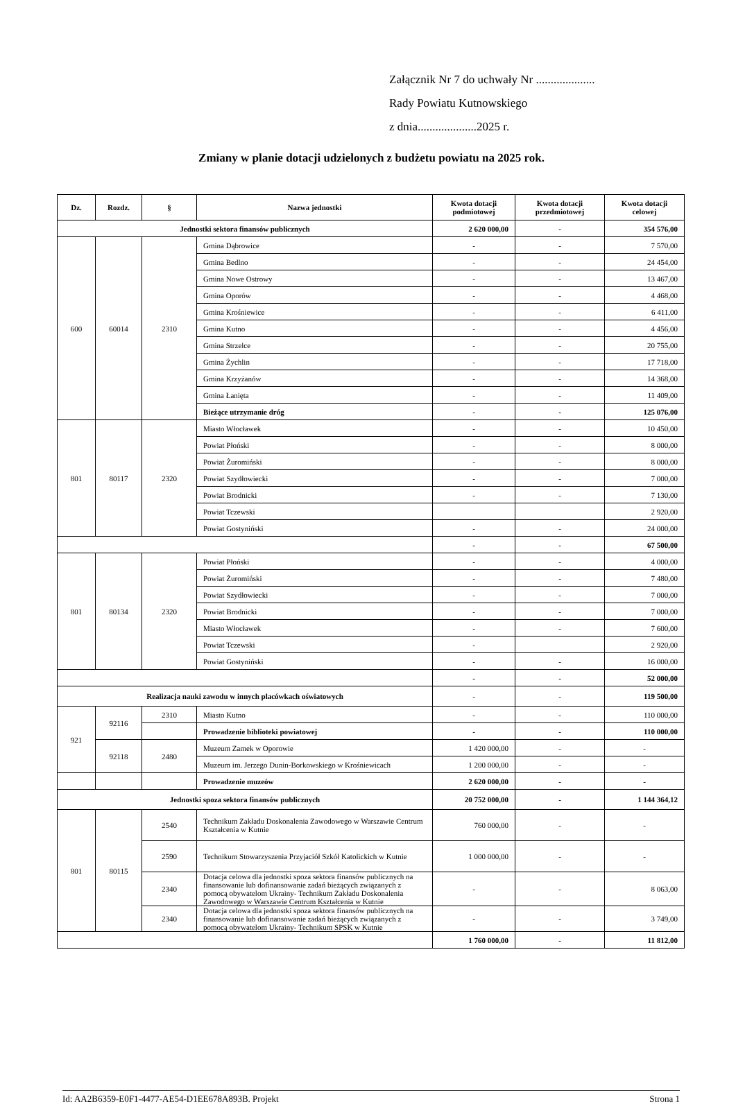Załącznik Nr 7 do uchwały Nr ....................
Rady Powiatu Kutnowskiego
z dnia....................2025 r.
Zmiany w planie dotacji udzielonych z budżetu powiatu na 2025 rok.
| Dz. | Rozdz. | § | Nazwa jednostki | Kwota dotacji podmiotowej | Kwota dotacji przedmiotowej | Kwota dotacji celowej |
| --- | --- | --- | --- | --- | --- | --- |
| Jednostki sektora finansów publicznych | | | | 2 620 000,00 | - | 354 576,00 |
| 600 | 60014 | 2310 | Gmina Dąbrowice | - | - | 7 570,00 |
| | | | Gmina Bedlno | - | - | 24 454,00 |
| | | | Gmina Nowe Ostrowy | - | - | 13 467,00 |
| | | | Gmina Oporów | - | - | 4 468,00 |
| | | | Gmina Krośniewice | - | - | 6 411,00 |
| | | | Gmina Kutno | - | - | 4 456,00 |
| | | | Gmina Strzelce | - | - | 20 755,00 |
| | | | Gmina Żychlin | - | - | 17 718,00 |
| | | | Gmina Krzyżanów | - | - | 14 368,00 |
| | | | Gmina Łanięta | - | - | 11 409,00 |
| | | | Bieżące utrzymanie dróg | - | - | 125 076,00 |
| 801 | 80117 | 2320 | Miasto Włocławek | - | - | 10 450,00 |
| | | | Powiat Płoński | - | - | 8 000,00 |
| | | | Powiat Żuromiński | - | - | 8 000,00 |
| | | | Powiat Szydłowiecki | - | - | 7 000,00 |
| | | | Powiat Brodnicki | - | - | 7 130,00 |
| | | | Powiat Tczewski | | | 2 920,00 |
| | | | Powiat Gostyniński | - | - | 24 000,00 |
| | | | | - | - | 67 500,00 |
| 801 | 80134 | 2320 | Powiat Płoński | - | - | 4 000,00 |
| | | | Powiat Żuromiński | - | - | 7 480,00 |
| | | | Powiat Szydłowiecki | - | - | 7 000,00 |
| | | | Powiat Brodnicki | - | - | 7 000,00 |
| | | | Miasto Włocławek | - | - | 7 600,00 |
| | | | Powiat Tczewski | - | | 2 920,00 |
| | | | Powiat Gostyniński | - | - | 16 000,00 |
| | | | | - | - | 52 000,00 |
| Realizacja nauki zawodu w innych placówkach oświatowych | | | | - | - | 119 500,00 |
| 921 | 92116 | 2310 | Miasto Kutno | - | - | 110 000,00 |
| | | | Prowadzenie biblioteki powiatowej | - | - | 110 000,00 |
| | 92118 | 2480 | Muzeum Zamek w Oporowie | 1 420 000,00 | - | - |
| | | | Muzeum im. Jerzego Dunin-Borkowskiego w Krośniewicach | 1 200 000,00 | - | - |
| | | | Prowadzenie muzeów | 2 620 000,00 | - | - |
| Jednostki spoza sektora finansów publicznych | | | | 20 752 000,00 | - | 1 144 364,12 |
| 801 | 80115 | 2540 | Technikum Zakładu Doskonalenia Zawodowego w Warszawie Centrum Kształcenia w Kutnie | 760 000,00 | - | - |
| | | 2590 | Technikum Stowarzyszenia Przyjaciół Szkół Katolickich w Kutnie | 1 000 000,00 | - | - |
| | | 2340 | Dotacja celowa dla jednostki spoza sektora finansów publicznych na finansowanie lub dofinansowanie zadań bieżących związanych z pomocą obywatelom Ukrainy- Technikum Zakładu Doskonalenia Zawodowego w Warszawie Centrum Kształcenia w Kutnie | - | - | 8 063,00 |
| | | 2340 | Dotacja celowa dla jednostki spoza sektora finansów publicznych na finansowanie lub dofinansowanie zadań bieżących związanych z pomocą obywatelom Ukrainy- Technikum SPSK w Kutnie | - | - | 3 749,00 |
| | | | | 1 760 000,00 | - | 11 812,00 |
Id: AA2B6359-E0F1-4477-AE54-D1EE678A893B. Projekt Strona 1